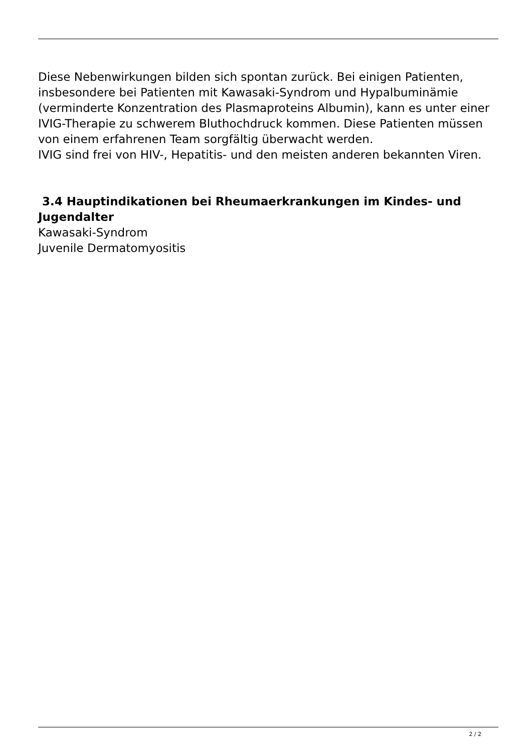Diese Nebenwirkungen bilden sich spontan zurück. Bei einigen Patienten, insbesondere bei Patienten mit Kawasaki-Syndrom und Hypalbuminämie (verminderte Konzentration des Plasmaproteins Albumin), kann es unter einer IVIG-Therapie zu schwerem Bluthochdruck kommen. Diese Patienten müssen von einem erfahrenen Team sorgfältig überwacht werden.
IVIG sind frei von HIV-, Hepatitis- und den meisten anderen bekannten Viren.
3.4 Hauptindikationen bei Rheumaerkrankungen im Kindes- und Jugendalter
Kawasaki-Syndrom
Juvenile Dermatomyositis
2 / 2